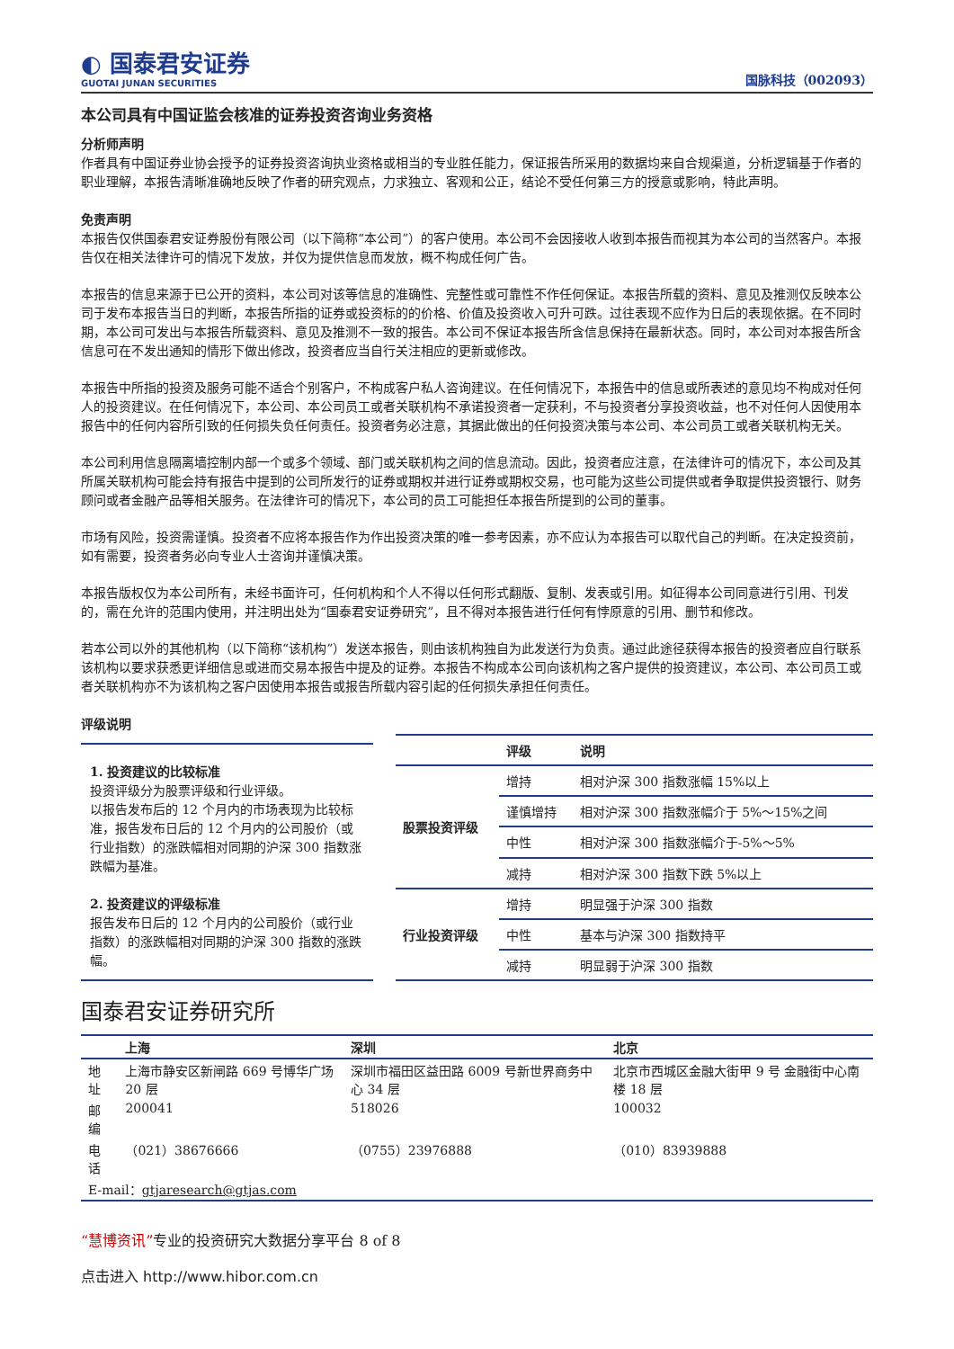◐ 国泰君安证券
GUOTAI JUNAN SECURITIES
国脉科技（002093）
本公司具有中国证监会核准的证券投资咨询业务资格
分析师声明
作者具有中国证券业协会授予的证券投资咨询执业资格或相当的专业胜任能力，保证报告所采用的数据均来自合规渠道，分析逻辑基于作者的职业理解，本报告清晰准确地反映了作者的研究观点，力求独立、客观和公正，结论不受任何第三方的授意或影响，特此声明。
免责声明
本报告仅供国泰君安证券股份有限公司（以下简称“本公司”）的客户使用。本公司不会因接收人收到本报告而视其为本公司的当然客户。本报告仅在相关法律许可的情况下发放，并仅为提供信息而发放，概不构成任何广告。
本报告的信息来源于已公开的资料，本公司对该等信息的准确性、完整性或可靠性不作任何保证。本报告所载的资料、意见及推测仅反映本公司于发布本报告当日的判断，本报告所指的证券或投资标的的价格、价值及投资收入可升可跌。过往表现不应作为日后的表现依据。在不同时期，本公司可发出与本报告所载资料、意见及推测不一致的报告。本公司不保证本报告所含信息保持在最新状态。同时，本公司对本报告所含信息可在不发出通知的情形下做出修改，投资者应当自行关注相应的更新或修改。
本报告中所指的投资及服务可能不适合个别客户，不构成客户私人咨询建议。在任何情况下，本报告中的信息或所表述的意见均不构成对任何人的投资建议。在任何情况下，本公司、本公司员工或者关联机构不承诺投资者一定获利，不与投资者分享投资收益，也不对任何人因使用本报告中的任何内容所引致的任何损失负任何责任。投资者务必注意，其据此做出的任何投资决策与本公司、本公司员工或者关联机构无关。
本公司利用信息隔离墙控制内部一个或多个领域、部门或关联机构之间的信息流动。因此，投资者应注意，在法律许可的情况下，本公司及其所属关联机构可能会持有报告中提到的公司所发行的证券或期权并进行证券或期权交易，也可能为这些公司提供或者争取提供投资银行、财务顾问或者金融产品等相关服务。在法律许可的情况下，本公司的员工可能担任本报告所提到的公司的董事。
市场有风险，投资需谨慎。投资者不应将本报告作为作出投资决策的唯一参考因素，亦不应认为本报告可以取代自己的判断。在决定投资前，如有需要，投资者务必向专业人士咨询并谨慎决策。
本报告版权仅为本公司所有，未经书面许可，任何机构和个人不得以任何形式翻版、复制、发表或引用。如征得本公司同意进行引用、刊发的，需在允许的范围内使用，并注明出处为“国泰君安证券研究”，且不得对本报告进行任何有悖原意的引用、删节和修改。
若本公司以外的其他机构（以下简称“该机构”）发送本报告，则由该机构独自为此发送行为负责。通过此途径获得本报告的投资者应自行联系该机构以要求获悉更详细信息或进而交易本报告中提及的证券。本报告不构成本公司向该机构之客户提供的投资建议，本公司、本公司员工或者关联机构亦不为该机构之客户因使用本报告或报告所载内容引起的任何损失承担任何责任。
评级说明
1. 投资建议的比较标准
投资评级分为股票评级和行业评级。
以报告发布后的 12 个月内的市场表现为比较标准，报告发布日后的 12 个月内的公司股价（或行业指数）的涨跌幅相对同期的沪深 300 指数涨跌幅为基准。
2. 投资建议的评级标准
报告发布日后的 12 个月内的公司股价（或行业指数）的涨跌幅相对同期的沪深 300 指数的涨跌幅。
| | 评级 | 说明 |
| --- | --- | --- |
| 股票投资评级 | 增持 | 相对沪深 300 指数涨幅 15%以上 |
| | 谨慎增持 | 相对沪深 300 指数涨幅介于 5%～15%之间 |
| | 中性 | 相对沪深 300 指数涨幅介于-5%～5% |
| | 减持 | 相对沪深 300 指数下跌 5%以上 |
| 行业投资评级 | 增持 | 明显强于沪深 300 指数 |
| | 中性 | 基本与沪深 300 指数持平 |
| | 减持 | 明显弱于沪深 300 指数 |
国泰君安证券研究所
| | 上海 | 深圳 | 北京 |
| --- | --- | --- | --- |
| 地址 | 上海市静安区新闸路 669 号博华广场 20 层 | 深圳市福田区益田路 6009 号新世界商务中心 34 层 | 北京市西城区金融大街甲 9 号 金融街中心南楼 18 层 |
| 邮编 | 200041 | 518026 | 100032 |
| 电话 | （021）38676666 | （0755）23976888 | （010）83939888 |
| E-mail： gtjaresearch@gtjas.com | | | |
“慧博资讯”专业的投资研究大数据分享平台 8 of 8
点击进入 http://www.hibor.com.cn